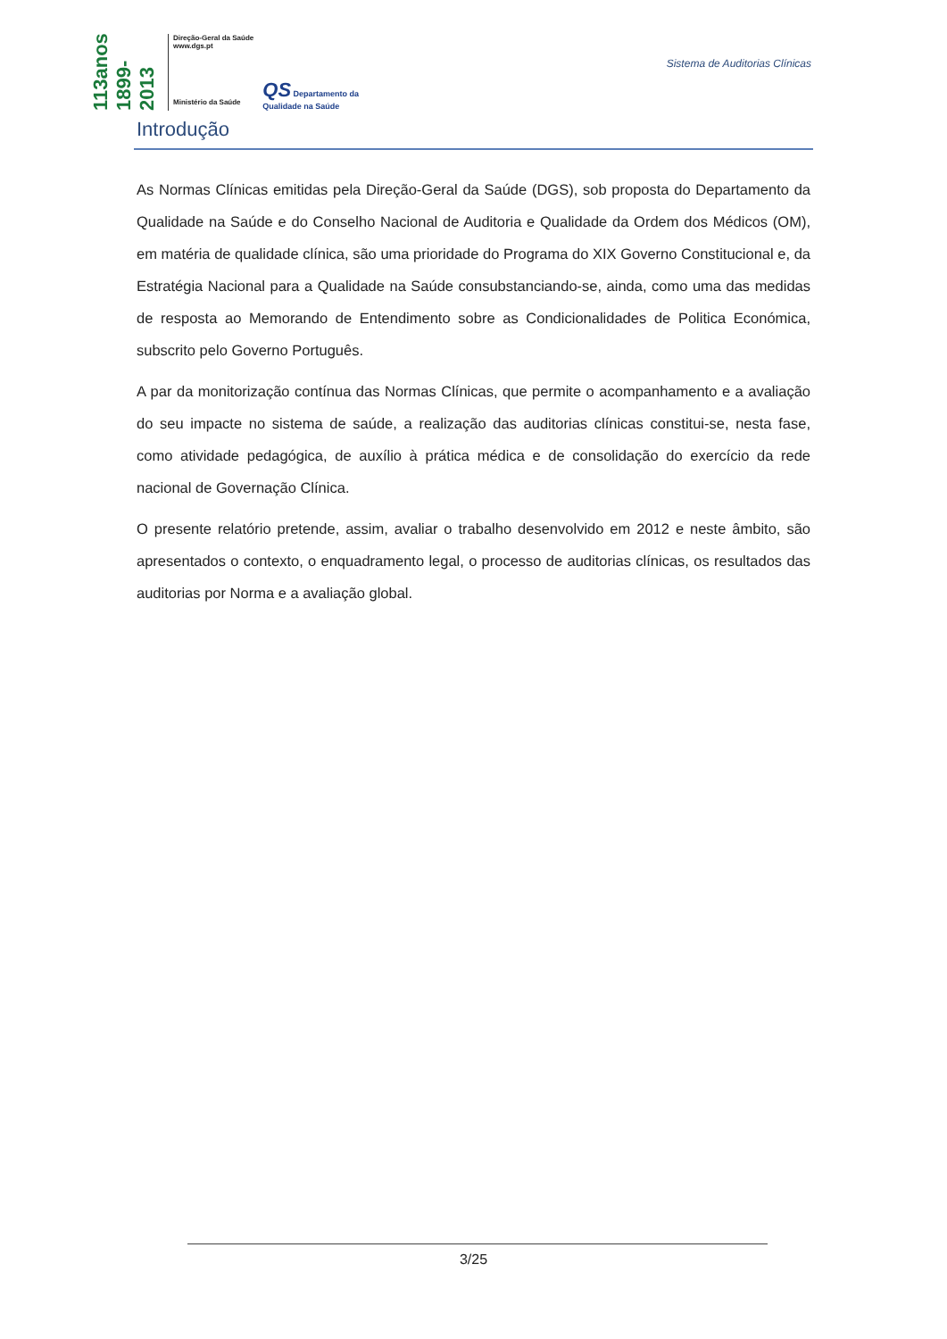113anos 1899-2013
Direção-Geral da Saúde
www.dgs.pt
Ministério da Saúde
QS Departamento da
Qualidade na Saúde
Sistema de Auditorias Clínicas
Introdução
As Normas Clínicas emitidas pela Direção-Geral da Saúde (DGS), sob proposta do Departamento da Qualidade na Saúde e do Conselho Nacional de Auditoria e Qualidade da Ordem dos Médicos (OM), em matéria de qualidade clínica, são uma prioridade do Programa do XIX Governo Constitucional e, da Estratégia Nacional para a Qualidade na Saúde consubstanciando-se, ainda, como uma das medidas de resposta ao Memorando de Entendimento sobre as Condicionalidades de Politica Económica, subscrito pelo Governo Português.
A par da monitorização contínua das Normas Clínicas, que permite o acompanhamento e a avaliação do seu impacte no sistema de saúde, a realização das auditorias clínicas constitui-se, nesta fase, como atividade pedagógica, de auxílio à prática médica e de consolidação do exercício da rede nacional de Governação Clínica.
O presente relatório pretende, assim, avaliar o trabalho desenvolvido em 2012 e neste âmbito, são apresentados o contexto, o enquadramento legal, o processo de auditorias clínicas, os resultados das auditorias por Norma e a avaliação global.
3/25